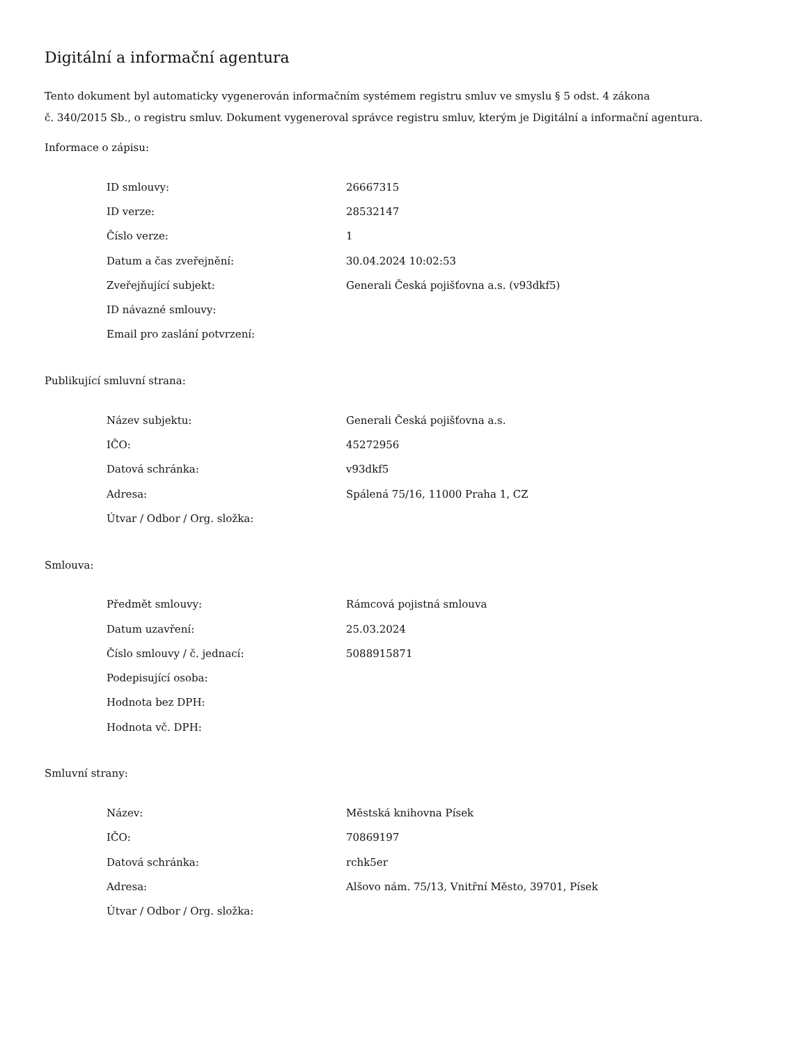Digitální a informační agentura
Tento dokument byl automaticky vygenerován informačním systémem registru smluv ve smyslu § 5 odst. 4 zákona
č. 340/2015 Sb., o registru smluv. Dokument vygeneroval správce registru smluv, kterým je Digitální a informační agentura.
Informace o zápisu:
| ID smlouvy: | 26667315 |
| ID verze: | 28532147 |
| Číslo verze: | 1 |
| Datum a čas zveřejnění: | 30.04.2024 10:02:53 |
| Zveřejňující subjekt: | Generali Česká pojišťovna a.s. (v93dkf5) |
| ID návazné smlouvy: | |
| Email pro zaslání potvrzení: | |
Publikující smluvní strana:
| Název subjektu: | Generali Česká pojišťovna a.s. |
| IČO: | 45272956 |
| Datová schránka: | v93dkf5 |
| Adresa: | Spálená 75/16, 11000 Praha 1, CZ |
| Útvar / Odbor / Org. složka: | |
Smlouva:
| Předmět smlouvy: | Rámcová pojistná smlouva |
| Datum uzavření: | 25.03.2024 |
| Číslo smlouvy / č. jednací: | 5088915871 |
| Podepisující osoba: | |
| Hodnota bez DPH: | |
| Hodnota vč. DPH: | |
Smluvní strany:
| Název: | Městská knihovna Písek |
| IČO: | 70869197 |
| Datová schránka: | rchk5er |
| Adresa: | Alšovo nám. 75/13, Vnitřní Město, 39701, Písek |
| Útvar / Odbor / Org. složka: | |